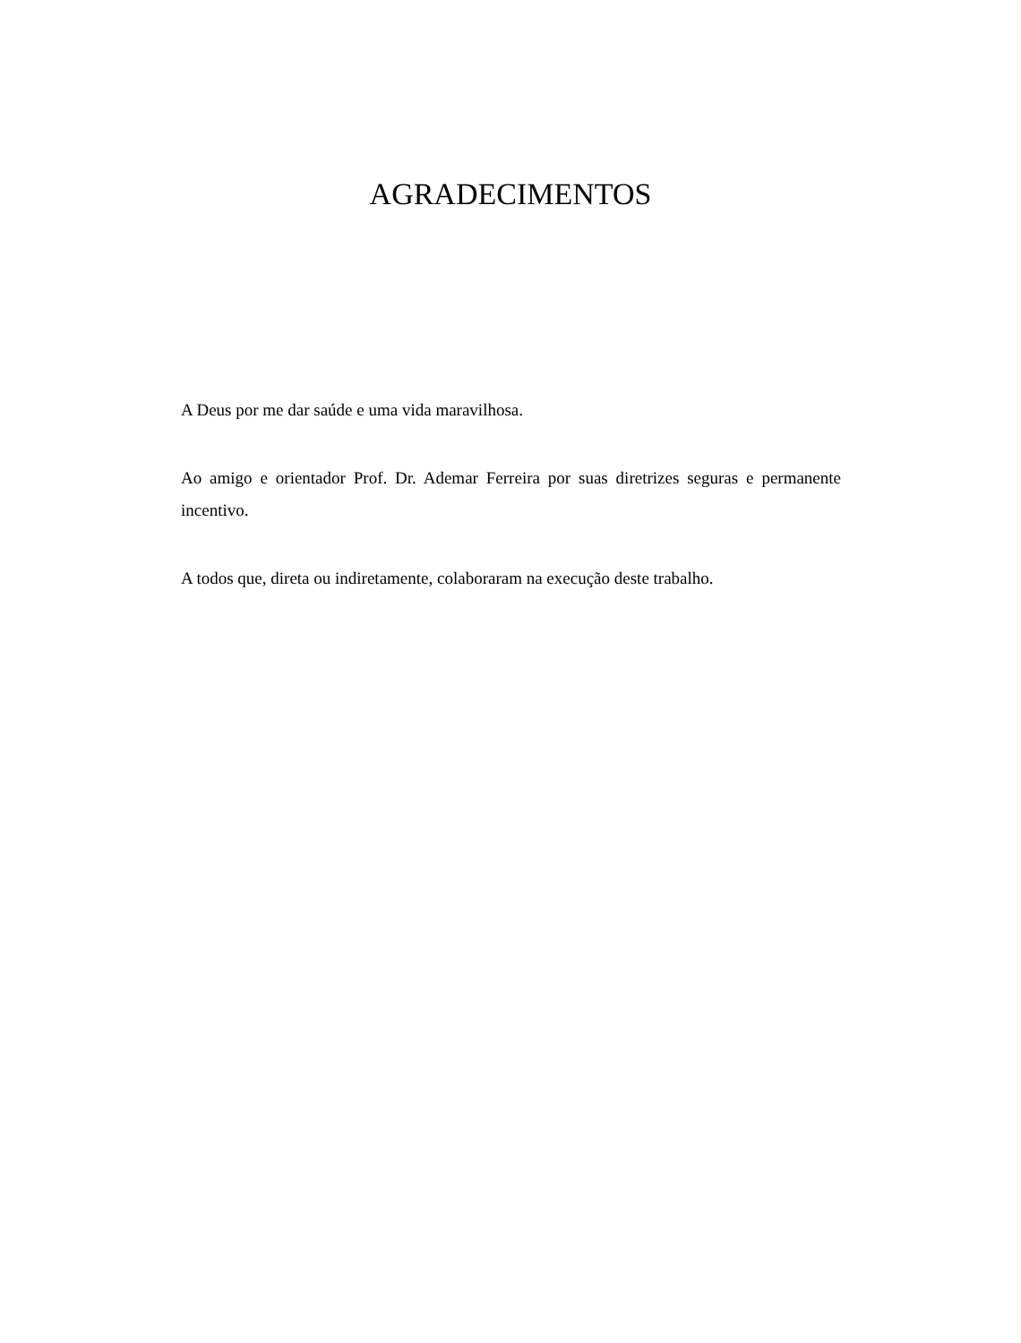AGRADECIMENTOS
A Deus por me dar saúde e uma vida maravilhosa.
Ao amigo e orientador Prof. Dr. Ademar Ferreira por suas diretrizes seguras e permanente incentivo.
A todos que, direta ou indiretamente, colaboraram na execução deste trabalho.